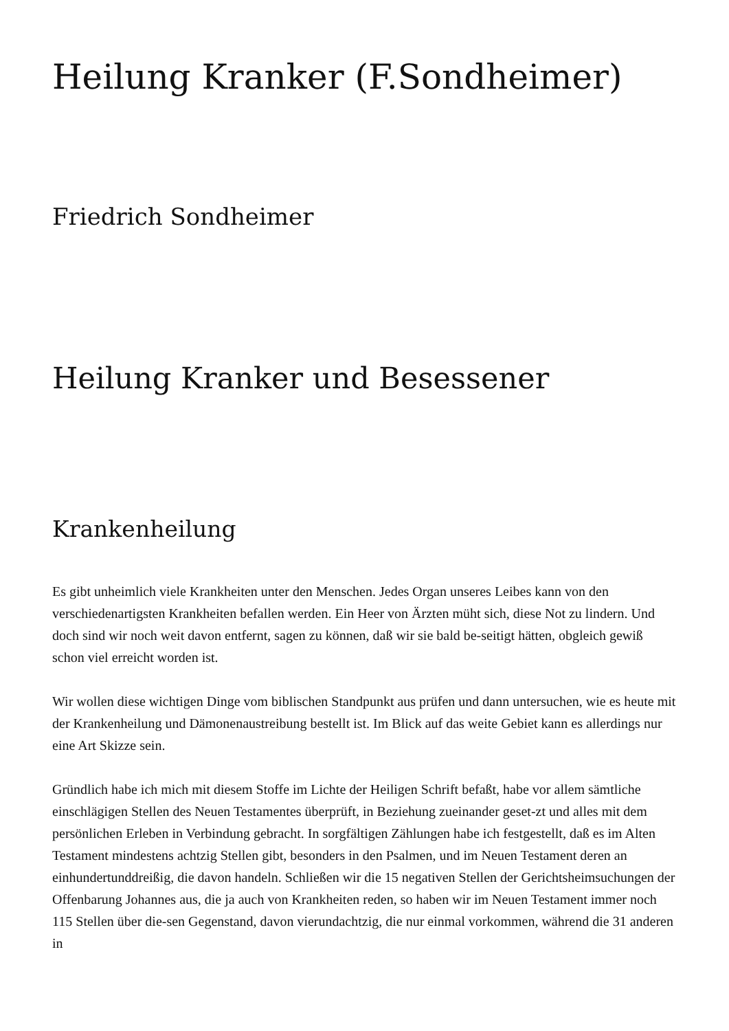Heilung Kranker (F.Sondheimer)
Friedrich Sondheimer
Heilung Kranker und Besessener
Krankenheilung
Es gibt unheimlich viele Krankheiten unter den Menschen. Jedes Organ unseres Leibes kann von den verschiedenartigsten Krankheiten befallen werden. Ein Heer von Ärzten müht sich, diese Not zu lindern. Und doch sind wir noch weit davon entfernt, sagen zu können, daß wir sie bald be-seitigt hätten, obgleich gewiß schon viel erreicht worden ist.
Wir wollen diese wichtigen Dinge vom biblischen Standpunkt aus prüfen und dann untersuchen, wie es heute mit der Krankenheilung und Dämonenaustreibung bestellt ist. Im Blick auf das weite Gebiet kann es allerdings nur eine Art Skizze sein.
Gründlich habe ich mich mit diesem Stoffe im Lichte der Heiligen Schrift befaßt, habe vor allem sämtliche einschlägigen Stellen des Neuen Testamentes überprüft, in Beziehung zueinander geset-zt und alles mit dem persönlichen Erleben in Verbindung gebracht. In sorgfältigen Zählungen habe ich festgestellt, daß es im Alten Testament mindestens achtzig Stellen gibt, besonders in den Psalmen, und im Neuen Testament deren an einhundertunddreißig, die davon handeln. Schließen wir die 15 negativen Stellen der Gerichtsheimsuchungen der Offenbarung Johannes aus, die ja auch von Krankheiten reden, so haben wir im Neuen Testament immer noch 115 Stellen über die-sen Gegenstand, davon vierundachtzig, die nur einmal vorkommen, während die 31 anderen in